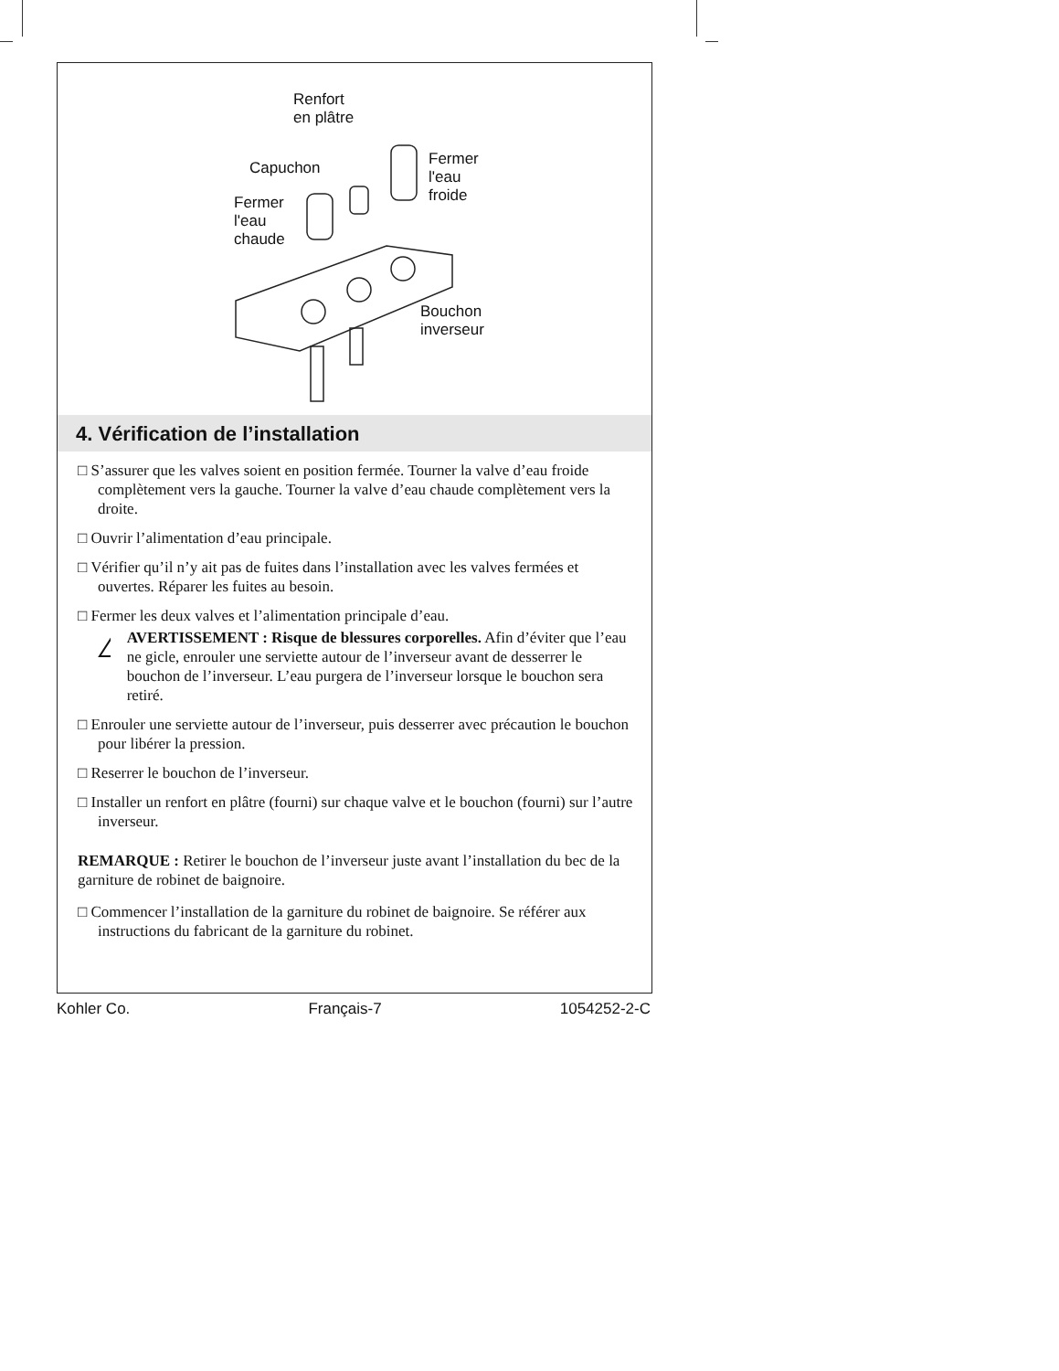Renfort
en plâtre
Capuchon Fermer
l'eau
froide Fermer
l'eau
chaude
Bouchon
inverseur
4. Vérification de l’installation
□ S’assurer que les valves soient en position fermée. Tourner la valve d’eau froide complètement vers la gauche. Tourner la valve d’eau chaude complètement vers la droite.
□ Ouvrir l’alimentation d’eau principale.
□ Vérifier qu’il n’y ait pas de fuites dans l’installation avec les valves fermées et ouvertes. Réparer les fuites au besoin.
□ Fermer les deux valves et l’alimentation principale d’eau.
!
AVERTISSEMENT : Risque de blessures corporelles. Afin d’éviter que l’eau ne gicle, enrouler une serviette autour de l’inverseur avant de desserrer le bouchon de l’inverseur. L’eau purgera de l’inverseur lorsque le bouchon sera retiré.
□ Enrouler une serviette autour de l’inverseur, puis desserrer avec précaution le bouchon pour libérer la pression.
□ Reserrer le bouchon de l’inverseur.
□ Installer un renfort en plâtre (fourni) sur chaque valve et le bouchon (fourni) sur l’autre inverseur.
REMARQUE : Retirer le bouchon de l’inverseur juste avant l’installation du bec de la garniture de robinet de baignoire.
□ Commencer l’installation de la garniture du robinet de baignoire. Se référer aux instructions du fabricant de la garniture du robinet.
Kohler Co. Français-7 1054252-2-C